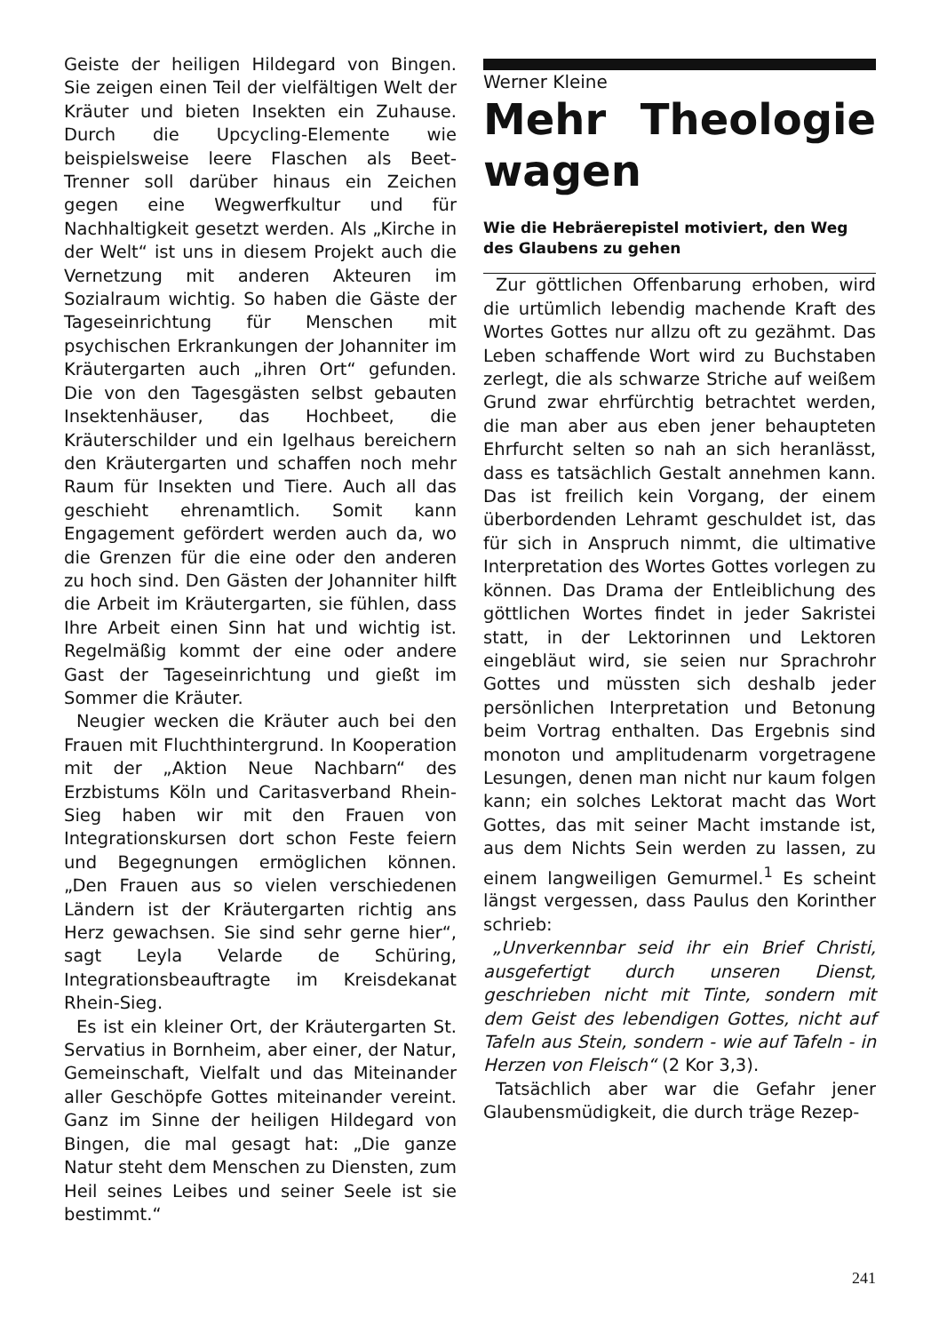Geiste der heiligen Hildegard von Bingen. Sie zeigen einen Teil der vielfältigen Welt der Kräuter und bieten Insekten ein Zuhause. Durch die Upcycling-Elemente wie beispielsweise leere Flaschen als Beet-Trenner soll darüber hinaus ein Zeichen gegen eine Wegwerfkultur und für Nachhaltigkeit gesetzt werden. Als „Kirche in der Welt“ ist uns in diesem Projekt auch die Vernetzung mit anderen Akteuren im Sozialraum wichtig. So haben die Gäste der Tageseinrichtung für Menschen mit psychischen Erkrankungen der Johanniter im Kräutergarten auch „ihren Ort“ gefunden. Die von den Tagesgästen selbst gebauten Insektenhäuser, das Hochbeet, die Kräuterschilder und ein Igelhaus bereichern den Kräutergarten und schaffen noch mehr Raum für Insekten und Tiere. Auch all das geschieht ehrenamtlich. Somit kann Engagement gefördert werden auch da, wo die Grenzen für die eine oder den anderen zu hoch sind. Den Gästen der Johanniter hilft die Arbeit im Kräutergarten, sie fühlen, dass Ihre Arbeit einen Sinn hat und wichtig ist. Regelmäßig kommt der eine oder andere Gast der Tageseinrichtung und gießt im Sommer die Kräuter.
Neugier wecken die Kräuter auch bei den Frauen mit Fluchthintergrund. In Kooperation mit der „Aktion Neue Nachbarn“ des Erzbistums Köln und Caritasverband Rhein-Sieg haben wir mit den Frauen von Integrationskursen dort schon Feste feiern und Begegnungen ermöglichen können. „Den Frauen aus so vielen verschiedenen Ländern ist der Kräutergarten richtig ans Herz gewachsen. Sie sind sehr gerne hier“, sagt Leyla Velarde de Schüring, Integrationsbeauftragte im Kreisdekanat Rhein-Sieg.
Es ist ein kleiner Ort, der Kräutergarten St. Servatius in Bornheim, aber einer, der Natur, Gemeinschaft, Vielfalt und das Miteinander aller Geschöpfe Gottes miteinander vereint. Ganz im Sinne der heiligen Hildegard von Bingen, die mal gesagt hat: „Die ganze Natur steht dem Menschen zu Diensten, zum Heil seines Leibes und seiner Seele ist sie bestimmt.“
Werner Kleine
Mehr Theologie wagen
Wie die Hebräerepistel motiviert, den Weg des Glaubens zu gehen
Zur göttlichen Offenbarung erhoben, wird die urtümlich lebendig machende Kraft des Wortes Gottes nur allzu oft zu gezähmt. Das Leben schaffende Wort wird zu Buchstaben zerlegt, die als schwarze Striche auf weißem Grund zwar ehrfürchtig betrachtet werden, die man aber aus eben jener behaupteten Ehrfurcht selten so nah an sich heranlässt, dass es tatsächlich Gestalt annehmen kann. Das ist freilich kein Vorgang, der einem überbordenden Lehramt geschuldet ist, das für sich in Anspruch nimmt, die ultimative Interpretation des Wortes Gottes vorlegen zu können. Das Drama der Entleiblichung des göttlichen Wortes findet in jeder Sakristei statt, in der Lektorinnen und Lektoren eingebläut wird, sie seien nur Sprachrohr Gottes und müssten sich deshalb jeder persönlichen Interpretation und Betonung beim Vortrag enthalten. Das Ergebnis sind monoton und amplitudenarm vorgetragene Lesungen, denen man nicht nur kaum folgen kann; ein solches Lektorat macht das Wort Gottes, das mit seiner Macht imstande ist, aus dem Nichts Sein werden zu lassen, zu einem langweiligen Gemurmel.<sup>1</sup> Es scheint längst vergessen, dass Paulus den Korinther schrieb:
„Unverkennbar seid ihr ein Brief Christi, ausgefertigt durch unseren Dienst, geschrieben nicht mit Tinte, sondern mit dem Geist des lebendigen Gottes, nicht auf Tafeln aus Stein, sondern - wie auf Tafeln - in Herzen von Fleisch“ (2 Kor 3,3).
Tatsächlich aber war die Gefahr jener Glaubensmüdigkeit, die durch träge Rezep-
241